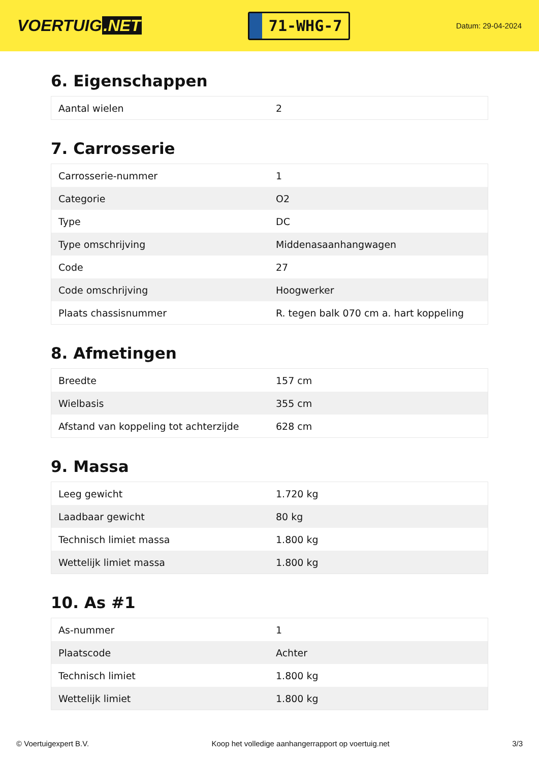VOERTUIG.NET
71-WHG-7
Datum: 29-04-2024
6. Eigenschappen
| Aantal wielen | 2 |
7. Carrosserie
| Carrosserie-nummer | 1 |
| Categorie | O2 |
| Type | DC |
| Type omschrijving | Middenasaanhangwagen |
| Code | 27 |
| Code omschrijving | Hoogwerker |
| Plaats chassisnummer | R. tegen balk 070 cm a. hart koppeling |
8. Afmetingen
| Breedte | 157 cm |
| Wielbasis | 355 cm |
| Afstand van koppeling tot achterzijde | 628 cm |
9. Massa
| Leeg gewicht | 1.720 kg |
| Laadbaar gewicht | 80 kg |
| Technisch limiet massa | 1.800 kg |
| Wettelijk limiet massa | 1.800 kg |
10. As #1
| As-nummer | 1 |
| Plaatscode | Achter |
| Technisch limiet | 1.800 kg |
| Wettelijk limiet | 1.800 kg |
© Voertuigexpert B.V. Koop het volledige aanhangerrapport op voertuig.net 3/3